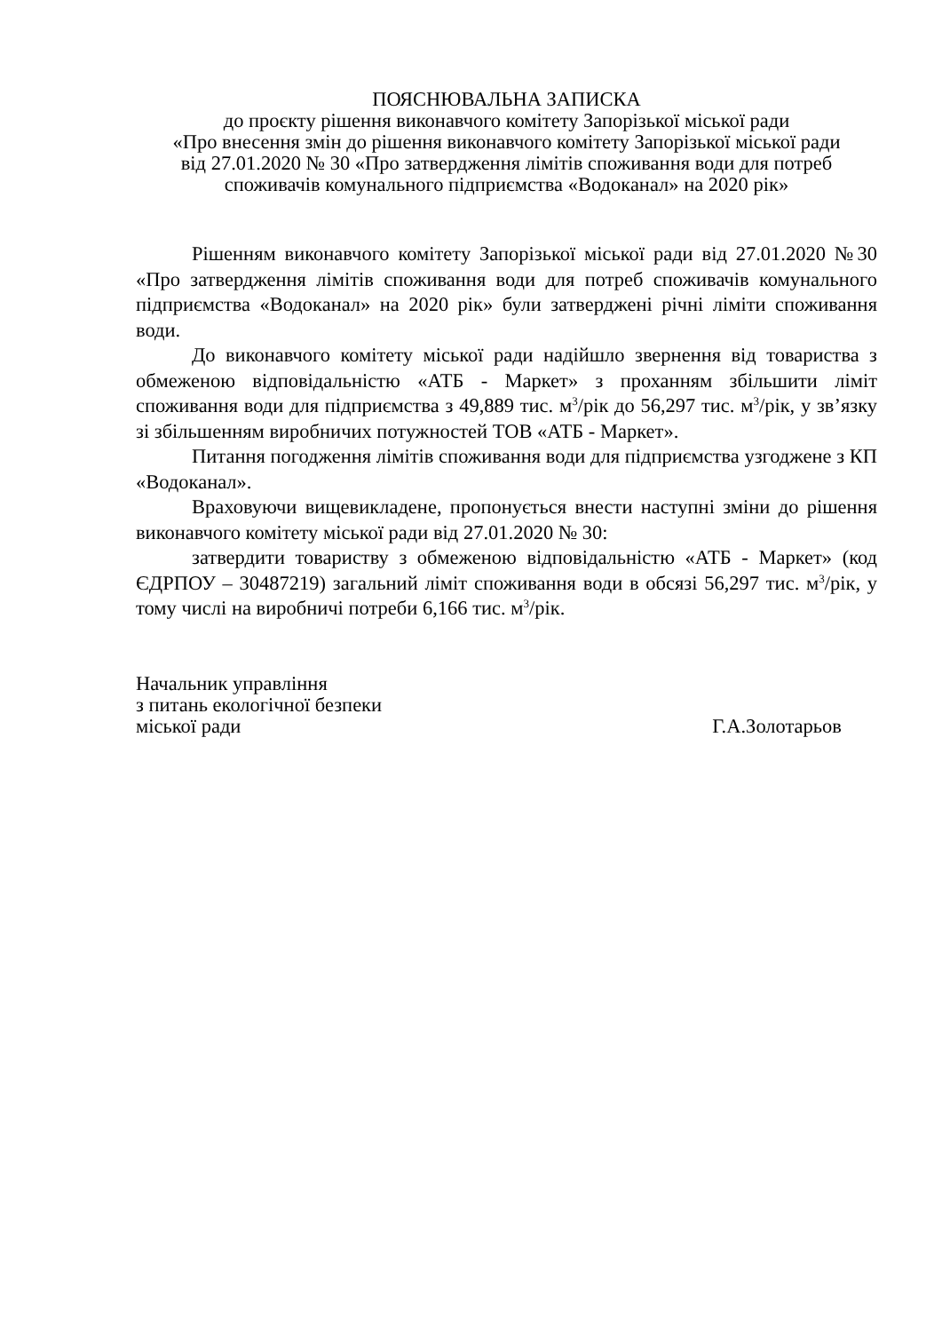ПОЯСНЮВАЛЬНА ЗАПИСКА
до проєкту рішення виконавчого комітету Запорізької міської ради
«Про внесення змін до рішення виконавчого комітету Запорізької міської ради
від 27.01.2020 № 30 «Про затвердження лімітів споживання води для потреб
споживачів комунального підприємства «Водоканал» на 2020 рік»
Рішенням виконавчого комітету Запорізької міської ради від 27.01.2020 №30 «Про затвердження лімітів споживання води для потреб споживачів комунального підприємства «Водоканал» на 2020 рік» були затверджені річні ліміти споживання води.
До виконавчого комітету міської ради надійшло звернення від товариства з обмеженою відповідальністю «АТБ - Маркет» з проханням збільшити ліміт споживання води для підприємства з 49,889 тис. м<sup>3</sup>/рік до 56,297 тис. м<sup>3</sup>/рік, у зв’язку зі збільшенням виробничих потужностей ТОВ «АТБ - Маркет».
Питання погодження лімітів споживання води для підприємства узгоджене з КП «Водоканал».
Враховуючи вищевикладене, пропонується внести наступні зміни до рішення виконавчого комітету міської ради від 27.01.2020 № 30:
затвердити товариству з обмеженою відповідальністю «АТБ - Маркет» (код ЄДРПОУ – 30487219) загальний ліміт споживання води в обсязі 56,297 тис. м<sup>3</sup>/рік, у тому числі на виробничі потреби 6,166 тис. м<sup>3</sup>/рік.
Начальник управління
з питань екологічної безпеки
міської ради Г.А.Золотарьов